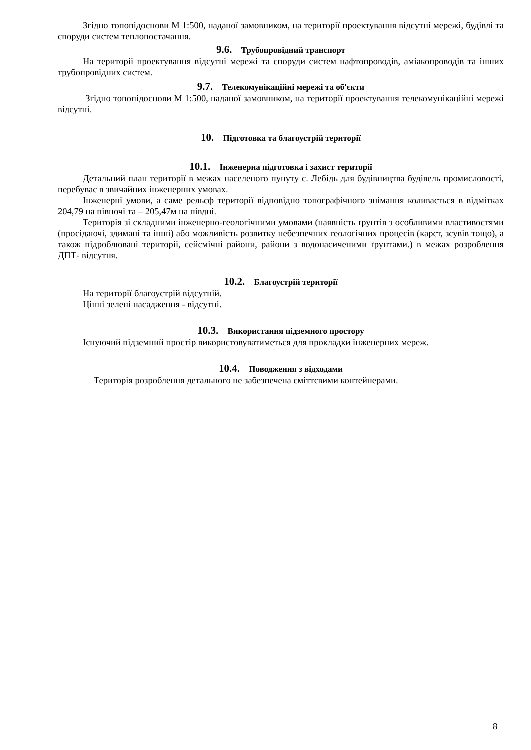Згідно топопідоснови М 1:500, наданої замовником, на території проектування відсутні мережі, будівлі та споруди систем теплопостачання.
9.6. Трубопровідний транспорт
На території проектування відсутні мережі та споруди систем нафтопроводів, аміакопроводів та інших трубопровідних систем.
9.7. Телекомунікаційні мережі та об'єкти
Згідно топопідоснови М 1:500, наданої замовником, на території проектування телекомунікаційні мережі відсутні.
10. Підготовка та благоустрій території
10.1. Інженерна підготовка і захист території
Детальний план території в межах населеного пунуту с. Лебідь для будівництва будівель промисловості, перебуває в звичайних інженерних умовах.
Інженерні умови, а саме рельєф території відповідно топографічного знімання коливається в відмітках 204,79 на півночі та – 205,47м на півдні.
Територія зі складними інженерно-геологічними умовами (наявність ґрунтів з особливими властивостями (просідаючі, здимані та інші) або можливість розвитку небезпечних геологічних процесів (карст, зсувів тощо), а також підроблювані території, сейсмічні райони, райони з водонасиченими ґрунтами.) в межах розроблення ДПТ- відсутня.
10.2. Благоустрій території
На території благоустрій відсутній.
Цінні зелені насадження - відсутні.
10.3. Використання підземного простору
Існуючий підземний простір використовуватиметься для прокладки інженерних мереж.
10.4. Поводження з відходами
Територія розроблення детального не забезпечена сміттєвими контейнерами.
8